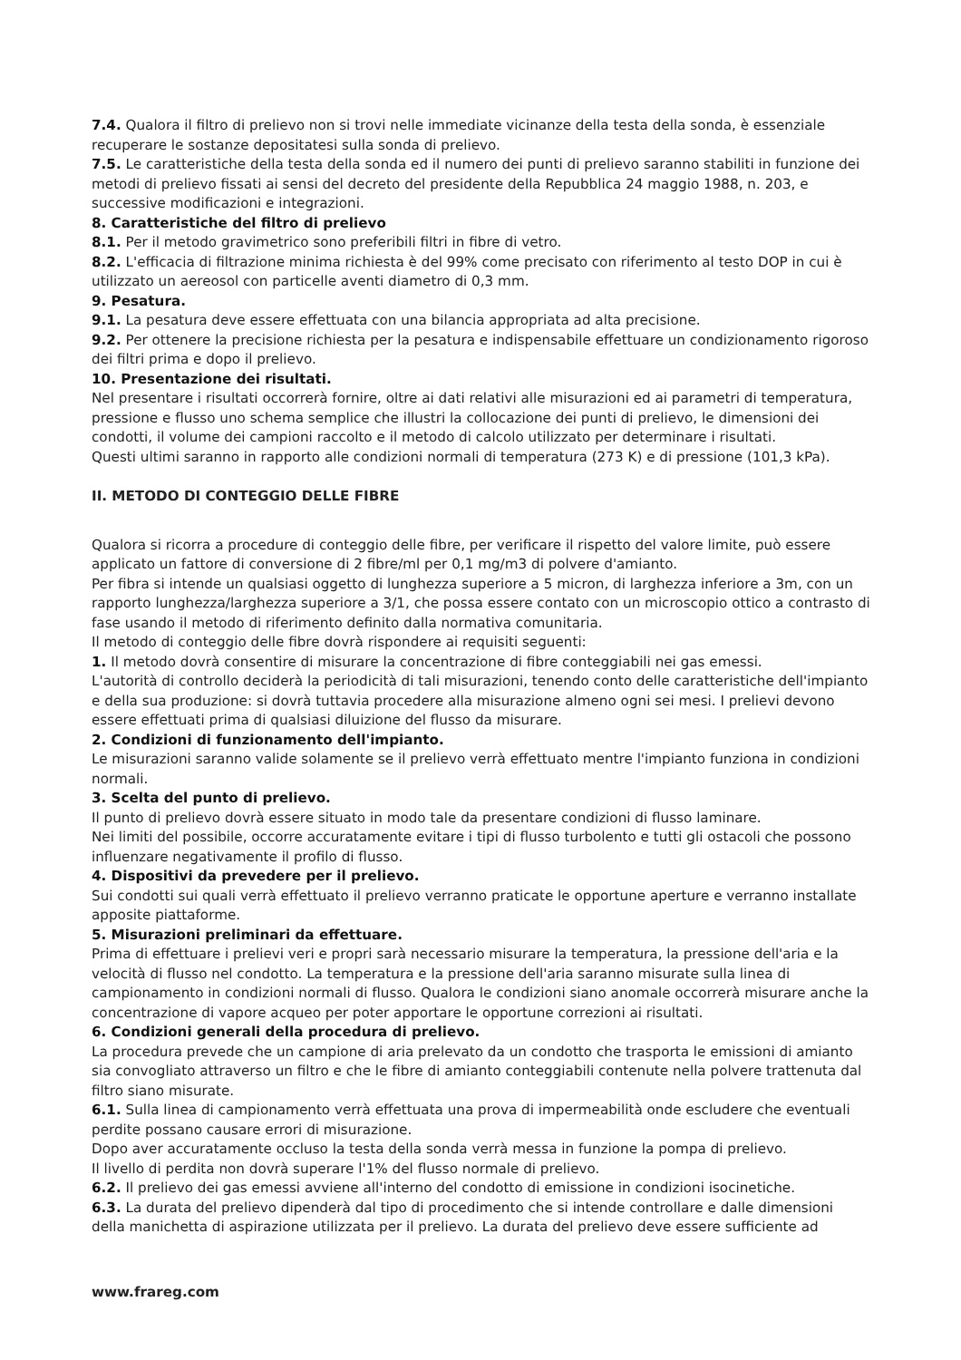7.4. Qualora il filtro di prelievo non si trovi nelle immediate vicinanze della testa della sonda, è essenziale recuperare le sostanze depositatesi sulla sonda di prelievo.
7.5. Le caratteristiche della testa della sonda ed il numero dei punti di prelievo saranno stabiliti in funzione dei metodi di prelievo fissati ai sensi del decreto del presidente della Repubblica 24 maggio 1988, n. 203, e successive modificazioni e integrazioni.
8. Caratteristiche del filtro di prelievo
8.1. Per il metodo gravimetrico sono preferibili filtri in fibre di vetro.
8.2. L'efficacia di filtrazione minima richiesta è del 99% come precisato con riferimento al testo DOP in cui è utilizzato un aereosol con particelle aventi diametro di 0,3 mm.
9. Pesatura.
9.1. La pesatura deve essere effettuata con una bilancia appropriata ad alta precisione.
9.2. Per ottenere la precisione richiesta per la pesatura e indispensabile effettuare un condizionamento rigoroso dei filtri prima e dopo il prelievo.
10. Presentazione dei risultati.
Nel presentare i risultati occorrerà fornire, oltre ai dati relativi alle misurazioni ed ai parametri di temperatura, pressione e flusso uno schema semplice che illustri la collocazione dei punti di prelievo, le dimensioni dei condotti, il volume dei campioni raccolto e il metodo di calcolo utilizzato per determinare i risultati.
Questi ultimi saranno in rapporto alle condizioni normali di temperatura (273 K) e di pressione (101,3 kPa).
II. METODO DI CONTEGGIO DELLE FIBRE
Qualora si ricorra a procedure di conteggio delle fibre, per verificare il rispetto del valore limite, può essere applicato un fattore di conversione di 2 fibre/ml per 0,1 mg/m3 di polvere d'amianto.
Per fibra si intende un qualsiasi oggetto di lunghezza superiore a 5 micron, di larghezza inferiore a 3m, con un rapporto lunghezza/larghezza superiore a 3/1, che possa essere contato con un microscopio ottico a contrasto di fase usando il metodo di riferimento definito dalla normativa comunitaria.
Il metodo di conteggio delle fibre dovrà rispondere ai requisiti seguenti:
1. Il metodo dovrà consentire di misurare la concentrazione di fibre conteggiabili nei gas emessi.
L'autorità di controllo deciderà la periodicità di tali misurazioni, tenendo conto delle caratteristiche dell'impianto e della sua produzione: si dovrà tuttavia procedere alla misurazione almeno ogni sei mesi. I prelievi devono essere effettuati prima di qualsiasi diluizione del flusso da misurare.
2. Condizioni di funzionamento dell'impianto.
Le misurazioni saranno valide solamente se il prelievo verrà effettuato mentre l'impianto funziona in condizioni normali.
3. Scelta del punto di prelievo.
Il punto di prelievo dovrà essere situato in modo tale da presentare condizioni di flusso laminare.
Nei limiti del possibile, occorre accuratamente evitare i tipi di flusso turbolento e tutti gli ostacoli che possono influenzare negativamente il profilo di flusso.
4. Dispositivi da prevedere per il prelievo.
Sui condotti sui quali verrà effettuato il prelievo verranno praticate le opportune aperture e verranno installate apposite piattaforme.
5. Misurazioni preliminari da effettuare.
Prima di effettuare i prelievi veri e propri sarà necessario misurare la temperatura, la pressione dell'aria e la velocità di flusso nel condotto. La temperatura e la pressione dell'aria saranno misurate sulla linea di campionamento in condizioni normali di flusso. Qualora le condizioni siano anomale occorrerà misurare anche la concentrazione di vapore acqueo per poter apportare le opportune correzioni ai risultati.
6. Condizioni generali della procedura di prelievo.
La procedura prevede che un campione di aria prelevato da un condotto che trasporta le emissioni di amianto sia convogliato attraverso un filtro e che le fibre di amianto conteggiabili contenute nella polvere trattenuta dal filtro siano misurate.
6.1. Sulla linea di campionamento verrà effettuata una prova di impermeabilità onde escludere che eventuali perdite possano causare errori di misurazione.
Dopo aver accuratamente occluso la testa della sonda verrà messa in funzione la pompa di prelievo.
Il livello di perdita non dovrà superare l'1% del flusso normale di prelievo.
6.2. Il prelievo dei gas emessi avviene all'interno del condotto di emissione in condizioni isocinetiche.
6.3. La durata del prelievo dipenderà dal tipo di procedimento che si intende controllare e dalle dimensioni della manichetta di aspirazione utilizzata per il prelievo. La durata del prelievo deve essere sufficiente ad
www.frareg.com